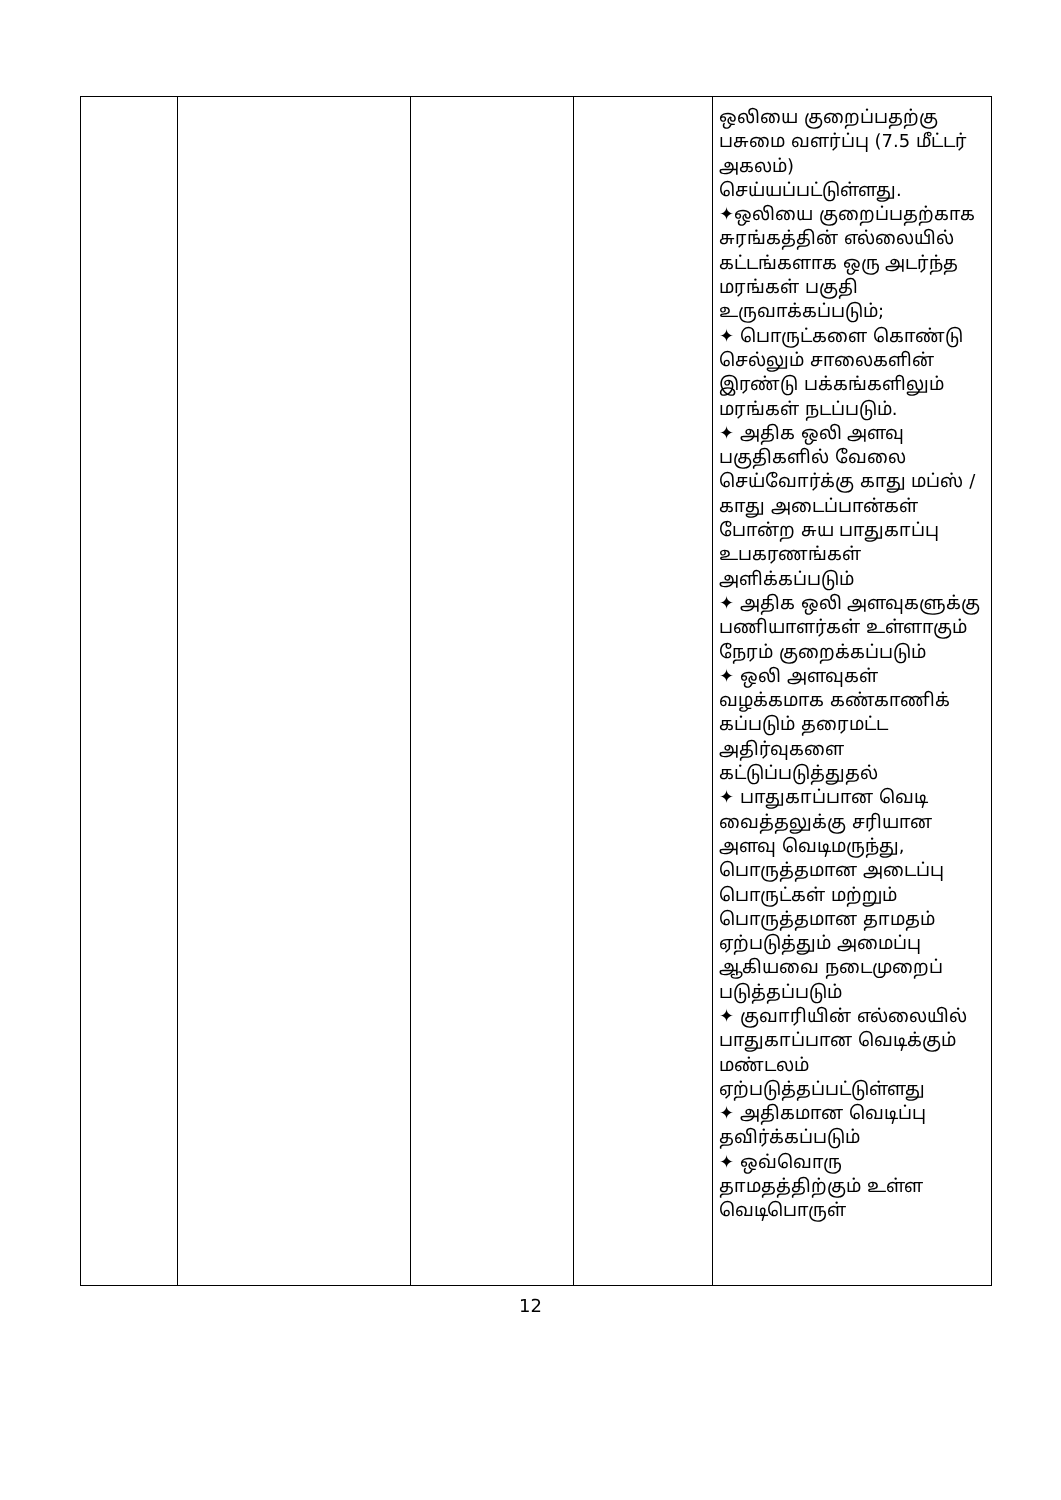| | | | | ஒலியை குறைப்பதற்கு பசுமை வளர்ப்பு (7.5 மீட்டர் அகலம்) செய்யப்பட்டுள்ளது. ✦ஒலியை குறைப்பதற்காக சுரங்கத்தின் எல்லையில் கட்டங்களாக ஒரு அடர்ந்த மரங்கள் பகுதி உருவாக்கப்படும்; ✦ பொருட்களை கொண்டு செல்லும் சாலைகளின் இரண்டு பக்கங்களிலும் மரங்கள் நடப்படும். ✦ அதிக ஒலி அளவு பகுதிகளில் வேலை செய்வோர்க்கு காது மப்ஸ் / காது அடைப்பான்கள் போன்ற சுய பாதுகாப்பு உபகரணங்கள் அளிக்கப்படும் ✦ அதிக ஒலி அளவுகளுக்கு பணியாளர்கள் உள்ளாகும் நேரம் குறைக்கப்படும் ✦ ஒலி அளவுகள் வழக்கமாக கண்காணிக் கப்படும் தரைமட்ட அதிர்வுகளை கட்டுப்படுத்துதல் ✦ பாதுகாப்பான வெடி வைத்தலுக்கு சரியான அளவு வெடிமருந்து, பொருத்தமான அடைப்பு பொருட்கள் மற்றும் பொருத்தமான தாமதம் ஏற்படுத்தும் அமைப்பு ஆகியவை நடைமுறைப் படுத்தப்படும் ✦ குவாரியின் எல்லையில் பாதுகாப்பான வெடிக்கும் மண்டலம் ஏற்படுத்தப்பட்டுள்ளது ✦ அதிகமான வெடிப்பு தவிர்க்கப்படும் ✦ ஒவ்வொரு தாமதத்திற்கும் உள்ள வெடிபொருள் |
12